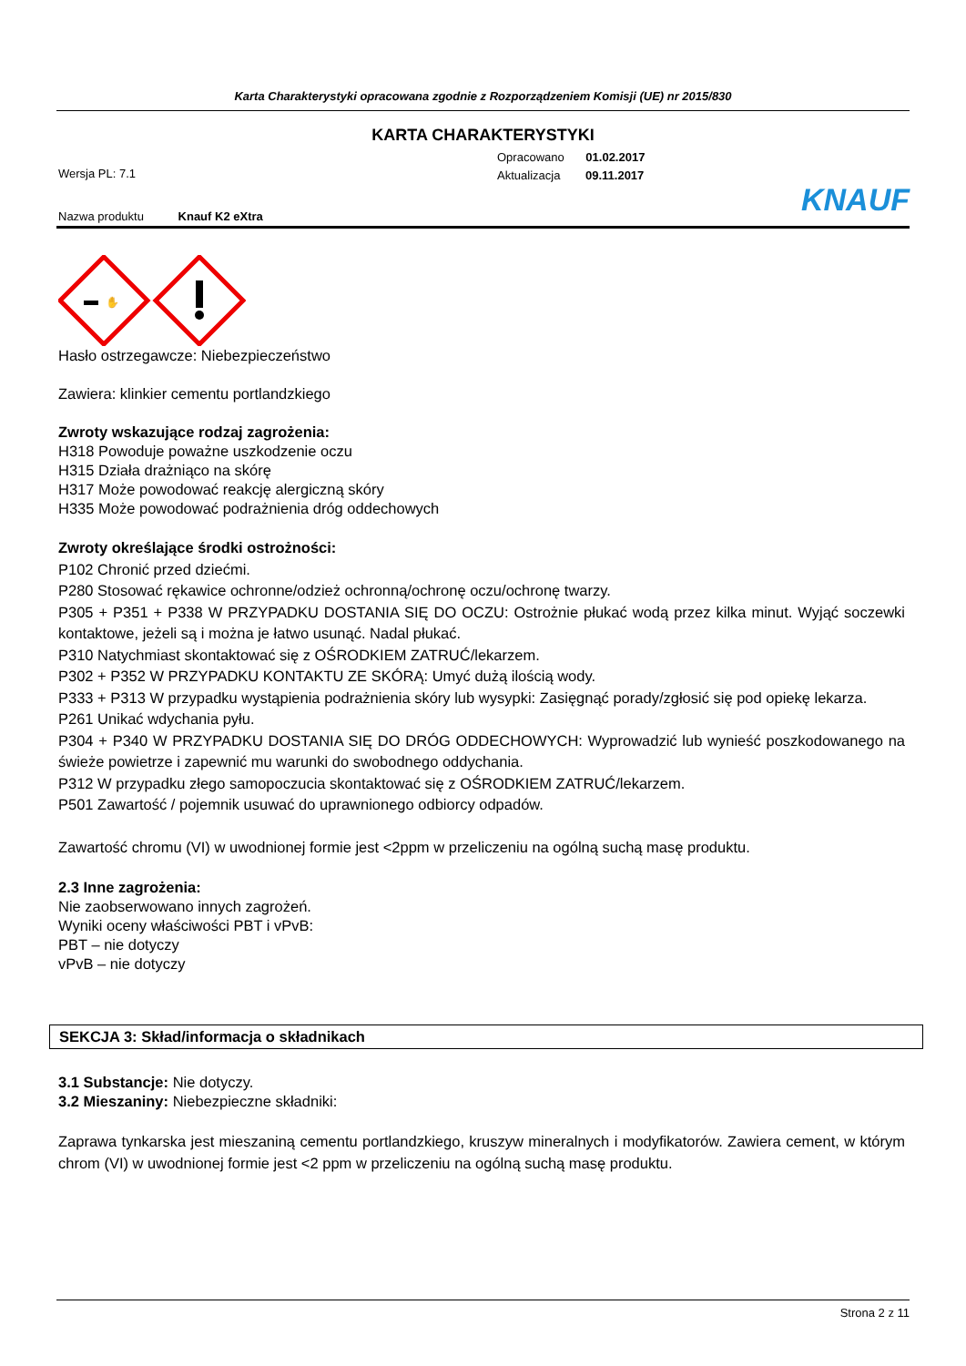Karta Charakterystyki opracowana zgodnie z Rozporządzeniem Komisji (UE) nr 2015/830
KARTA CHARAKTERYSTYKI
Opracowano 01.02.2017
Aktualizacja 09.11.2017
Wersja PL: 7.1
Nazwa produktu Knauf K2 eXtra KNAUF
✋
Hasło ostrzegawcze: Niebezpieczeństwo
Zawiera: klinkier cementu portlandzkiego
Zwroty wskazujące rodzaj zagrożenia:
H318 Powoduje poważne uszkodzenie oczu
H315 Działa drażniąco na skórę
H317 Może powodować reakcję alergiczną skóry
H335 Może powodować podrażnienia dróg oddechowych
Zwroty określające środki ostrożności:
P102 Chronić przed dziećmi.
P280 Stosować rękawice ochronne/odzież ochronną/ochronę oczu/ochronę twarzy.
P305 + P351 + P338 W PRZYPADKU DOSTANIA SIĘ DO OCZU: Ostrożnie płukać wodą przez kilka minut. Wyjąć soczewki kontaktowe, jeżeli są i można je łatwo usunąć. Nadal płukać.
P310 Natychmiast skontaktować się z OŚRODKIEM ZATRUĆ/lekarzem.
P302 + P352 W PRZYPADKU KONTAKTU ZE SKÓRĄ: Umyć dużą ilością wody.
P333 + P313 W przypadku wystąpienia podrażnienia skóry lub wysypki: Zasięgnąć porady/zgłosić się pod opiekę lekarza.
P261 Unikać wdychania pyłu.
P304 + P340 W PRZYPADKU DOSTANIA SIĘ DO DRÓG ODDECHOWYCH: Wyprowadzić lub wynieść poszkodowanego na świeże powietrze i zapewnić mu warunki do swobodnego oddychania.
P312 W przypadku złego samopoczucia skontaktować się z OŚRODKIEM ZATRUĆ/lekarzem.
P501 Zawartość / pojemnik usuwać do uprawnionego odbiorcy odpadów.
Zawartość chromu (VI) w uwodnionej formie jest <2ppm w przeliczeniu na ogólną suchą masę produktu.
2.3 Inne zagrożenia:
Nie zaobserwowano innych zagrożeń.
Wyniki oceny właściwości PBT i vPvB:
PBT – nie dotyczy
vPvB – nie dotyczy
SEKCJA 3: Skład/informacja o składnikach
3.1 Substancje: Nie dotyczy.
3.2 Mieszaniny: Niebezpieczne składniki:
Zaprawa tynkarska jest mieszaniną cementu portlandzkiego, kruszyw mineralnych i modyfikatorów. Zawiera cement, w którym chrom (VI) w uwodnionej formie jest <2 ppm w przeliczeniu na ogólną suchą masę produktu.
Strona 2 z 11